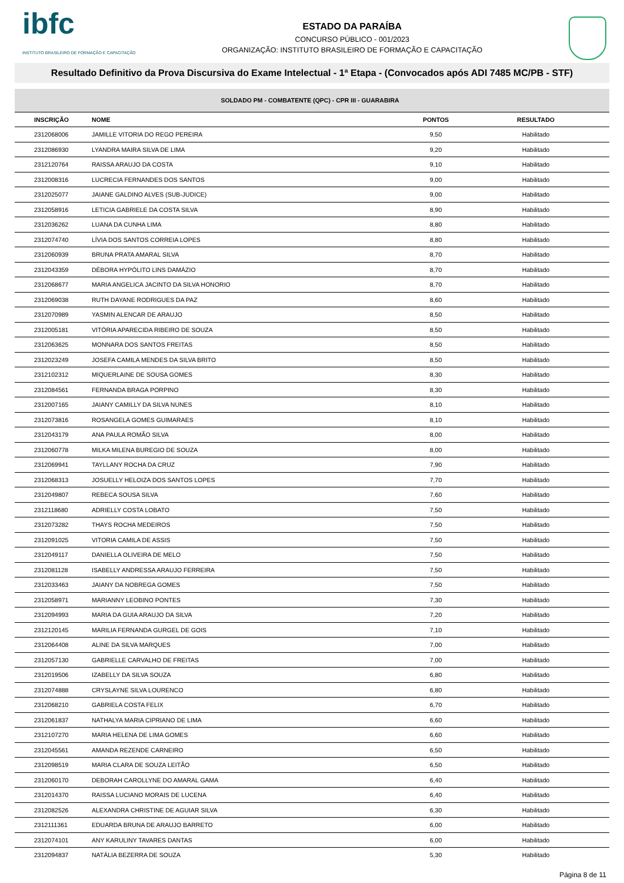ibfc
INSTITUTO BRASILEIRO DE FORMAÇÃO E CAPACITAÇÃO
ESTADO DA PARAÍBA
CONCURSO PÚBLICO - 001/2023
ORGANIZAÇÃO: INSTITUTO BRASILEIRO DE FORMAÇÃO E CAPACITAÇÃO
Resultado Definitivo da Prova Discursiva do Exame Intelectual - 1ª Etapa - (Convocados após ADI 7485 MC/PB - STF)
| SOLDADO PM - COMBATENTE (QPC) - CPR III - GUARABIRA | | | |
| --- | --- | --- | --- |
| INSCRIÇÃO | NOME | PONTOS | RESULTADO |
| 2312068006 | JAMILLE VITORIA DO REGO PEREIRA | 9,50 | Habilitado |
| 2312086930 | LYANDRA MAIRA SILVA DE LIMA | 9,20 | Habilitado |
| 2312120764 | RAISSA ARAUJO DA COSTA | 9,10 | Habilitado |
| 2312008316 | LUCRECIA FERNANDES DOS SANTOS | 9,00 | Habilitado |
| 2312025077 | JAIANE GALDINO ALVES (SUB-JUDICE) | 9,00 | Habilitado |
| 2312058916 | LETICIA GABRIELE DA COSTA SILVA | 8,90 | Habilitado |
| 2312036262 | LUANA DA CUNHA LIMA | 8,80 | Habilitado |
| 2312074740 | LÍVIA DOS SANTOS CORREIA LOPES | 8,80 | Habilitado |
| 2312060939 | BRUNA PRATA AMARAL SILVA | 8,70 | Habilitado |
| 2312043359 | DÉBORA HYPÓLITO LINS DAMÁZIO | 8,70 | Habilitado |
| 2312068677 | MARIA ANGELICA JACINTO DA SILVA HONORIO | 8,70 | Habilitado |
| 2312069038 | RUTH DAYANE RODRIGUES DA PAZ | 8,60 | Habilitado |
| 2312070989 | YASMIN ALENCAR DE ARAUJO | 8,50 | Habilitado |
| 2312005181 | VITÓRIA APARECIDA RIBEIRO DE SOUZA | 8,50 | Habilitado |
| 2312063625 | MONNARA DOS SANTOS FREITAS | 8,50 | Habilitado |
| 2312023249 | JOSEFA CAMILA MENDES DA SILVA BRITO | 8,50 | Habilitado |
| 2312102312 | MIQUERLAINE DE SOUSA GOMES | 8,30 | Habilitado |
| 2312084561 | FERNANDA BRAGA PORPINO | 8,30 | Habilitado |
| 2312007165 | JAIANY CAMILLY DA SILVA NUNES | 8,10 | Habilitado |
| 2312073816 | ROSANGELA GOMES GUIMARAES | 8,10 | Habilitado |
| 2312043179 | ANA PAULA ROMÃO SILVA | 8,00 | Habilitado |
| 2312060778 | MILKA MILENA BUREGIO DE SOUZA | 8,00 | Habilitado |
| 2312069941 | TAYLLANY ROCHA DA CRUZ | 7,90 | Habilitado |
| 2312068313 | JOSUELLY HELOIZA DOS SANTOS LOPES | 7,70 | Habilitado |
| 2312049807 | REBECA SOUSA SILVA | 7,60 | Habilitado |
| 2312118680 | ADRIELLY COSTA LOBATO | 7,50 | Habilitado |
| 2312073282 | THAYS ROCHA MEDEIROS | 7,50 | Habilitado |
| 2312091025 | VITORIA CAMILA DE ASSIS | 7,50 | Habilitado |
| 2312049117 | DANIELLA OLIVEIRA DE MELO | 7,50 | Habilitado |
| 2312081128 | ISABELLY ANDRESSA ARAUJO FERREIRA | 7,50 | Habilitado |
| 2312033463 | JAIANY DA NOBREGA GOMES | 7,50 | Habilitado |
| 2312058971 | MARIANNY LEOBINO PONTES | 7,30 | Habilitado |
| 2312094993 | MARIA DA GUIA ARAUJO DA SILVA | 7,20 | Habilitado |
| 2312120145 | MARILIA FERNANDA GURGEL DE GOIS | 7,10 | Habilitado |
| 2312064408 | ALINE DA SILVA MARQUES | 7,00 | Habilitado |
| 2312057130 | GABRIELLE CARVALHO DE FREITAS | 7,00 | Habilitado |
| 2312019506 | IZABELLY DA SILVA SOUZA | 6,80 | Habilitado |
| 2312074888 | CRYSLAYNE SILVA LOURENCO | 6,80 | Habilitado |
| 2312068210 | GABRIELA COSTA FELIX | 6,70 | Habilitado |
| 2312061837 | NATHALYA MARIA CIPRIANO DE LIMA | 6,60 | Habilitado |
| 2312107270 | MARIA HELENA DE LIMA GOMES | 6,60 | Habilitado |
| 2312045561 | AMANDA REZENDE CARNEIRO | 6,50 | Habilitado |
| 2312098519 | MARIA CLARA DE SOUZA LEITÃO | 6,50 | Habilitado |
| 2312060170 | DEBORAH CAROLLYNE DO AMARAL GAMA | 6,40 | Habilitado |
| 2312014370 | RAISSA LUCIANO MORAIS DE LUCENA | 6,40 | Habilitado |
| 2312082526 | ALEXANDRA CHRISTINE DE AGUIAR SILVA | 6,30 | Habilitado |
| 2312111361 | EDUARDA BRUNA DE ARAUJO BARRETO | 6,00 | Habilitado |
| 2312074101 | ANY KARULINY TAVARES DANTAS | 6,00 | Habilitado |
| 2312094837 | NATÁLIA BEZERRA DE SOUZA | 5,30 | Habilitado |
Página 8 de 11